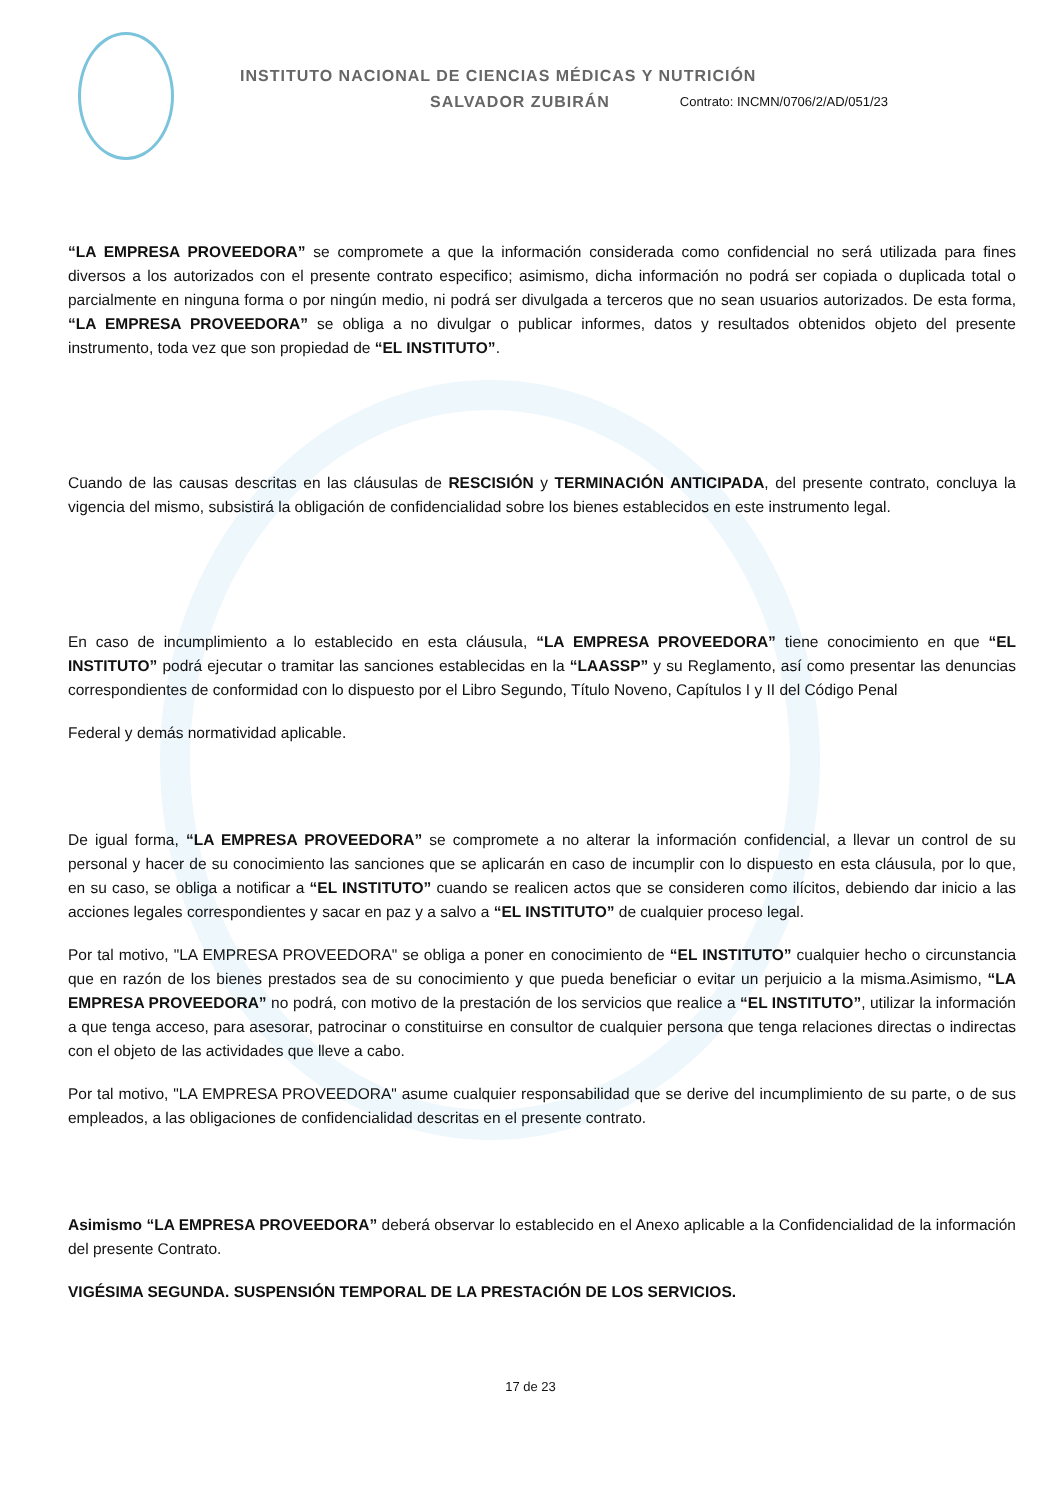INSTITUTO NACIONAL DE CIENCIAS MÉDICAS Y NUTRICIÓN
SALVADOR ZUBIRÁN Contrato: INCMN/0706/2/AD/051/23
“LA EMPRESA PROVEEDORA” se compromete a que la información considerada como confidencial no será utilizada para fines diversos a los autorizados con el presente contrato especifico; asimismo, dicha información no podrá ser copiada o duplicada total o parcialmente en ninguna forma o por ningún medio, ni podrá ser divulgada a terceros que no sean usuarios autorizados. De esta forma, “LA EMPRESA PROVEEDORA” se obliga a no divulgar o publicar informes, datos y resultados obtenidos objeto del presente instrumento, toda vez que son propiedad de “EL INSTITUTO”.
Cuando de las causas descritas en las cláusulas de RESCISIÓN y TERMINACIÓN ANTICIPADA, del presente contrato, concluya la vigencia del mismo, subsistirá la obligación de confidencialidad sobre los bienes establecidos en este instrumento legal.
En caso de incumplimiento a lo establecido en esta cláusula, “LA EMPRESA PROVEEDORA” tiene conocimiento en que “EL INSTITUTO” podrá ejecutar o tramitar las sanciones establecidas en la “LAASSP” y su Reglamento, así como presentar las denuncias correspondientes de conformidad con lo dispuesto por el Libro Segundo, Título Noveno, Capítulos I y II del Código Penal
Federal y demás normatividad aplicable.
De igual forma, “LA EMPRESA PROVEEDORA” se compromete a no alterar la información confidencial, a llevar un control de su personal y hacer de su conocimiento las sanciones que se aplicarán en caso de incumplir con lo dispuesto en esta cláusula, por lo que, en su caso, se obliga a notificar a “EL INSTITUTO” cuando se realicen actos que se consideren como ilícitos, debiendo dar inicio a las acciones legales correspondientes y sacar en paz y a salvo a “EL INSTITUTO” de cualquier proceso legal.
Por tal motivo, "LA EMPRESA PROVEEDORA" se obliga a poner en conocimiento de “EL INSTITUTO” cualquier hecho o circunstancia que en razón de los bienes prestados sea de su conocimiento y que pueda beneficiar o evitar un perjuicio a la misma.Asimismo, “LA EMPRESA PROVEEDORA” no podrá, con motivo de la prestación de los servicios que realice a “EL INSTITUTO”, utilizar la información a que tenga acceso, para asesorar, patrocinar o constituirse en consultor de cualquier persona que tenga relaciones directas o indirectas con el objeto de las actividades que lleve a cabo.
Por tal motivo, "LA EMPRESA PROVEEDORA" asume cualquier responsabilidad que se derive del incumplimiento de su parte, o de sus empleados, a las obligaciones de confidencialidad descritas en el presente contrato.
Asimismo “LA EMPRESA PROVEEDORA” deberá observar lo establecido en el Anexo aplicable a la Confidencialidad de la información del presente Contrato.
VIGÉSIMA SEGUNDA. SUSPENSIÓN TEMPORAL DE LA PRESTACIÓN DE LOS SERVICIOS.
17 de 23